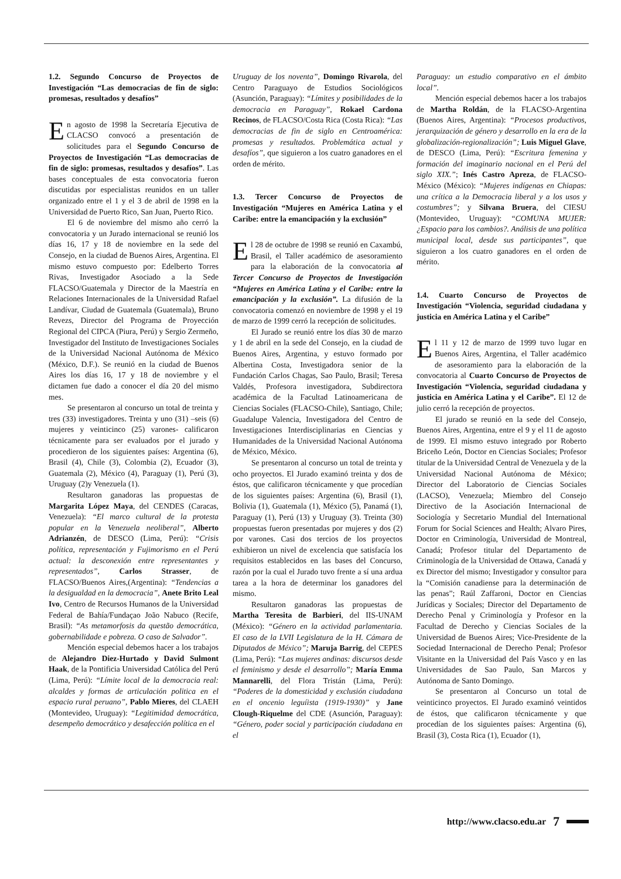1.2. Segundo Concurso de Proyectos de Investigación “Las democracias de fin de siglo: promesas, resultados y desafíos”
En agosto de 1998 la Secretaría Ejecutiva de CLACSO convocó a presentación de solicitudes para el Segundo Concurso de Proyectos de Investigación “Las democracias de fin de siglo: promesas, resultados y desafíos”. Las bases conceptuales de esta convocatoria fueron discutidas por especialistas reunidos en un taller organizado entre el 1 y el 3 de abril de 1998 en la Universidad de Puerto Rico, San Juan, Puerto Rico.
El 6 de noviembre del mismo año cerró la convocatoria y un Jurado internacional se reunió los días 16, 17 y 18 de noviembre en la sede del Consejo, en la ciudad de Buenos Aires, Argentina. El mismo estuvo compuesto por: Edelberto Torres Rivas, Investigador Asociado a la Sede FLACSO/Guatemala y Director de la Maestría en Relaciones Internacionales de la Universidad Rafael Landívar, Ciudad de Guatemala (Guatemala), Bruno Revezs, Director del Programa de Proyección Regional del CIPCA (Piura, Perú) y Sergio Zermeño, Investigador del Instituto de Investigaciones Sociales de la Universidad Nacional Autónoma de México (México, D.F.). Se reunió en la ciudad de Buenos Aires los días 16, 17 y 18 de noviembre y el dictamen fue dado a conocer el día 20 del mismo mes.
Se presentaron al concurso un total de treinta y tres (33) investigadores. Treinta y uno (31) –seis (6) mujeres y veinticinco (25) varones- calificaron técnicamente para ser evaluados por el jurado y procedieron de los siguientes países: Argentina (6), Brasil (4), Chile (3), Colombia (2), Ecuador (3), Guatemala (2), México (4), Paraguay (1), Perú (3), Uruguay (2)y Venezuela (1).
Resultaron ganadoras las propuestas de Margarita López Maya, del CENDES (Caracas, Venezuela): “El marco cultural de la protesta popular en la Venezuela neoliberal”, Alberto Adrianzén, de DESCO (Lima, Perú): “Crisis política, representación y Fujimorismo en el Perú actual: la desconexión entre representantes y representados”, Carlos Strasser, de FLACSO/Buenos Aires,(Argentina): “Tendencias a la desigualdad en la democracia”, Anete Brito Leal Ivo, Centro de Recursos Humanos de la Universidad Federal de Bahía/Fundaçao João Nabuco (Recife, Brasil): “As metamorfosis da questão democrática, gobernabilidade e pobreza. O caso de Salvador”.
Mención especial debemos hacer a los trabajos de Alejandro Diez-Hurtado y David Sulmont Haak, de la Pontificia Universidad Católica del Perú (Lima, Perú): “Límite local de la democracia real: alcaldes y formas de articulación politica en el espacio rural peruano”, Pablo Mieres, del CLAEH (Montevideo, Uruguay): “Legitimidad democrática, desempeño democrático y desafección política en el
Uruguay de los noventa”, Domingo Rivarola, del Centro Paraguayo de Estudios Sociológicos (Asunción, Paraguay): “Límites y posibilidades de la democracia en Paraguay”, Rokael Cardona Recinos, de FLACSO/Costa Rica (Costa Rica): “Las democracias de fin de siglo en Centroamérica: promesas y resultados. Problemática actual y desafíos”, que siguieron a los cuatro ganadores en el orden de mérito.
1.3. Tercer Concurso de Proyectos de Investigación “Mujeres en América Latina y el Caribe: entre la emancipación y la exclusión”
El 28 de octubre de 1998 se reunió en Caxambú, Brasil, el Taller académico de asesoramiento para la elaboración de la convocatoria al Tercer Concurso de Proyectos de Investigación “Mujeres en América Latina y el Caribe: entre la emancipación y la exclusión”. La difusión de la convocatoria comenzó en noviembre de 1998 y el 19 de marzo de 1999 cerró la recepción de solicitudes.
El Jurado se reunió entre los días 30 de marzo y 1 de abril en la sede del Consejo, en la ciudad de Buenos Aires, Argentina, y estuvo formado por Albertina Costa, Investigadora senior de la Fundación Carlos Chagas, Sao Paulo, Brasil; Teresa Valdés, Profesora investigadora, Subdirectora académica de la Facultad Latinoamericana de Ciencias Sociales (FLACSO-Chile), Santiago, Chile; Guadalupe Valencia, Investigadora del Centro de Investigaciones Interdisciplinarias en Ciencias y Humanidades de la Universidad Nacional Autónoma de México, México.
Se presentaron al concurso un total de treinta y ocho proyectos. El Jurado examinó treinta y dos de éstos, que calificaron técnicamente y que procedían de los siguientes países: Argentina (6), Brasil (1), Bolivia (1), Guatemala (1), México (5), Panamá (1), Paraguay (1), Perú (13) y Uruguay (3). Treinta (30) propuestas fueron presentadas por mujeres y dos (2) por varones. Casi dos tercios de los proyectos exhibieron un nivel de excelencia que satisfacía los requisitos establecidos en las bases del Concurso, razón por la cual el Jurado tuvo frente a sí una ardua tarea a la hora de determinar los ganadores del mismo.
Resultaron ganadoras las propuestas de Martha Teresita de Barbieri, del IIS-UNAM (México): “Género en la actividad parlamentaria. El caso de la LVII Legislatura de la H. Cámara de Diputados de México”; Maruja Barrig, del CEPES (Lima, Perú): “Las mujeres andinas: discursos desde el feminismo y desde el desarrollo”; María Emma Mannarelli, del Flora Tristán (Lima, Perú): “Poderes de la domesticidad y exclusión ciudadana en el oncenio leguíista (1919-1930)” y Jane Clough-Riquelme del CDE (Asunción, Paraguay): “Género, poder social y participación ciudadana en el
Paraguay: un estudio comparativo en el ámbito local”.
Mención especial debemos hacer a los trabajos de Martha Roldán, de la FLACSO-Argentina (Buenos Aires, Argentina): “Procesos productivos, jerarquización de género y desarrollo en la era de la globalización-regionalización”; Luis Miguel Glave, de DESCO (Lima, Perú): “Escritura femenina y formación del imaginario nacional en el Perú del siglo XIX.”; Inés Castro Apreza, de FLACSO-México (México): “Mujeres indígenas en Chiapas: una crítica a la Democracia liberal y a los usos y costumbres”; y Silvana Bruera, del CIESU (Montevideo, Uruguay): “COMUNA MUJER: ¿Espacio para los cambios?. Análisis de una política municipal local, desde sus participantes”, que siguieron a los cuatro ganadores en el orden de mérito.
1.4. Cuarto Concurso de Proyectos de Investigación “Violencia, seguridad ciudadana y justicia en América Latina y el Caribe”
El 11 y 12 de marzo de 1999 tuvo lugar en Buenos Aires, Argentina, el Taller académico de asesoramiento para la elaboración de la convocatoria al Cuarto Concurso de Proyectos de Investigación “Violencia, seguridad ciudadana y justicia en América Latina y el Caribe”. El 12 de julio cerró la recepción de proyectos.
El jurado se reunió en la sede del Consejo, Buenos Aires, Argentina, entre el 9 y el 11 de agosto de 1999. El mismo estuvo integrado por Roberto Briceño León, Doctor en Ciencias Sociales; Profesor titular de la Universidad Central de Venezuela y de la Universidad Nacional Autónoma de México; Director del Laboratorio de Ciencias Sociales (LACSO), Venezuela; Miembro del Consejo Directivo de la Asociación Internacional de Sociología y Secretario Mundial del International Forum for Social Sciences and Health; Alvaro Pires, Doctor en Criminología, Universidad de Montreal, Canadá; Profesor titular del Departamento de Criminología de la Universidad de Ottawa, Canadá y ex Director del mismo; Investigador y consultor para la “Comisión canadiense para la determinación de las penas”; Raúl Zaffaroni, Doctor en Ciencias Jurídicas y Sociales; Director del Departamento de Derecho Penal y Criminología y Profesor en la Facultad de Derecho y Ciencias Sociales de la Universidad de Buenos Aires; Vice-Presidente de la Sociedad Internacional de Derecho Penal; Profesor Visitante en la Universidad del País Vasco y en las Universidades de Sao Paulo, San Marcos y Autónoma de Santo Domingo.
Se presentaron al Concurso un total de veinticinco proyectos. El Jurado examinó veintidos de éstos, que calificaron técnicamente y que procedían de los siguientes países: Argentina (6), Brasil (3), Costa Rica (1), Ecuador (1),
http://www.clacso.edu.ar 7